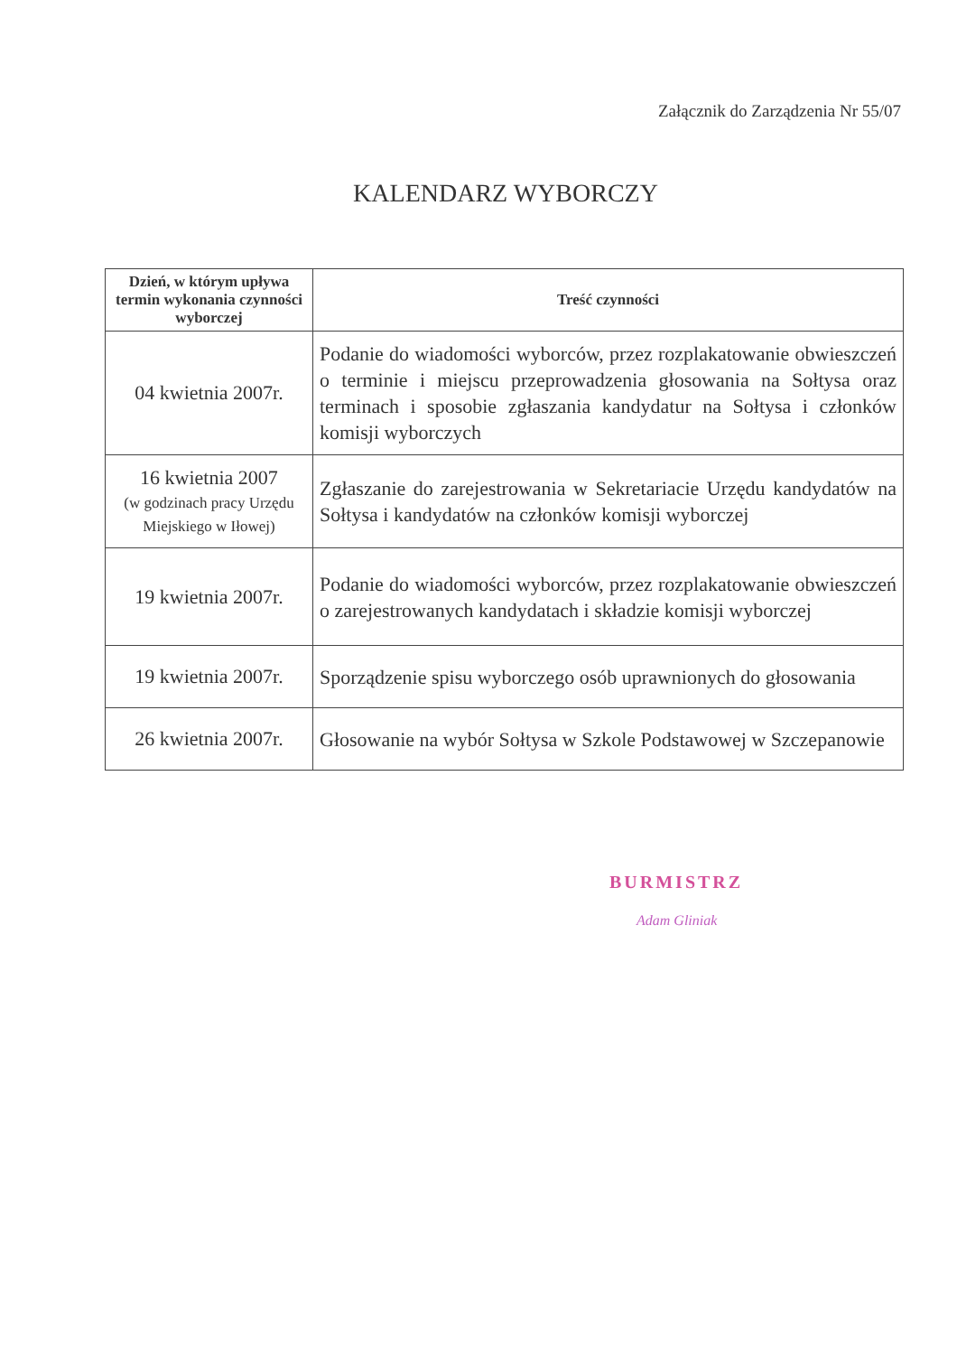Załącznik do Zarządzenia Nr 55/07
KALENDARZ WYBORCZY
| Dzień, w którym upływa termin wykonania czynności wyborczej | Treść czynności |
| --- | --- |
| 04 kwietnia 2007r. | Podanie do wiadomości wyborców, przez rozplakatowanie obwieszczeń o terminie i miejscu przeprowadzenia głosowania na Sołtysa oraz terminach i sposobie zgłaszania kandydatur na Sołtysa i członków komisji wyborczych |
| 16 kwietnia 2007 (w godzinach pracy Urzędu Miejskiego w Iłowej) | Zgłaszanie do zarejestrowania w Sekretariacie Urzędu kandydatów na Sołtysa i kandydatów na członków komisji wyborczej |
| 19 kwietnia 2007r. | Podanie do wiadomości wyborców, przez rozplakatowanie obwieszczeń o zarejestrowanych kandydatach i składzie komisji wyborczej |
| 19 kwietnia 2007r. | Sporządzenie spisu wyborczego osób uprawnionych do głosowania |
| 26 kwietnia 2007r. | Głosowanie na wybór Sołtysa w Szkole Podstawowej w Szczepanowie |
BURMISTRZ
Adam Gliniak